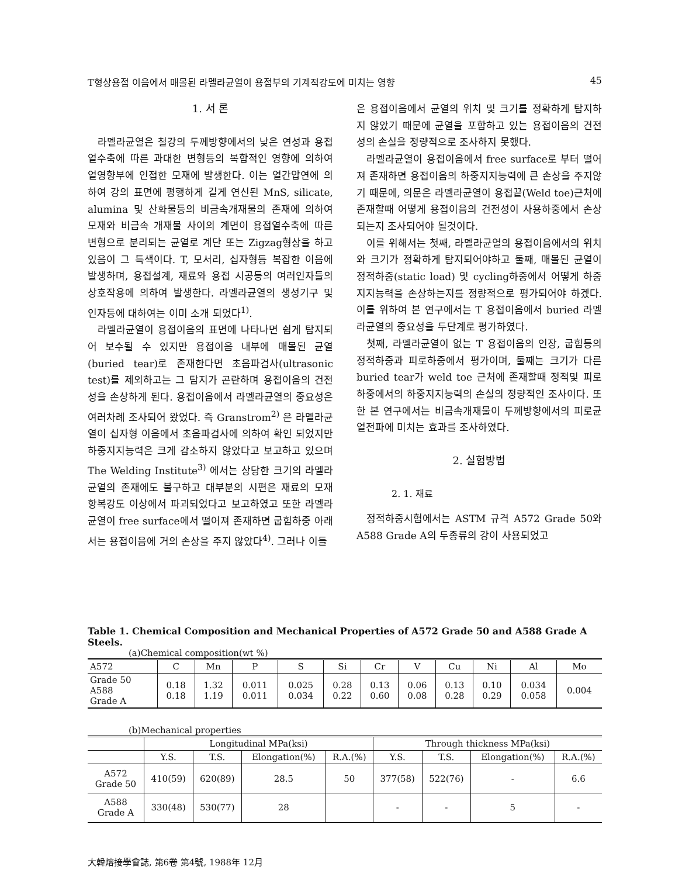T형상용접 이음에서 매몰된 라멜라균열이 용접부의 기계적강도에 미치는 영향 45
1. 서 론
라멜라균열은 철강의 두께방향에서의 낮은 연성과 용접열수축에 따른 과대한 변형등의 복합적인 영향에 의하여 열영향부에 인접한 모재에 발생한다. 이는 열간압연에 의하여 강의 표면에 평행하게 길게 연신된 MnS, silicate, alumina 및 산화물등의 비금속개재물의 존재에 의하여 모재와 비금속 개재물 사이의 계면이 용접열수축에 따른 변형으로 분리되는 균열로 계단 또는 Zigzag형상을 하고 있음이 그 특색이다. T, 모서리, 십자형등 복잡한 이음에 발생하며, 용접설계, 재료와 용접 시공등의 여러인자들의 상호작용에 의하여 발생한다. 라멜라균열의 생성기구 및 인자등에 대하여는 이미 소개 되었다<sup>1)</sup>.
라멜라균열이 용접이음의 표면에 나타나면 쉽게 탐지되어 보수될 수 있지만 용접이음 내부에 매몰된 균열(buried tear)로 존재한다면 초음파검사(ultrasonic test)를 제외하고는 그 탐지가 곤란하며 용접이음의 건전성을 손상하게 된다. 용접이음에서 라멜라균열의 중요성은 여러차례 조사되어 왔었다. 즉 Granstrom<sup>2)</sup> 은 라멜라균열이 십자형 이음에서 초음파검사에 의하여 확인 되었지만 하중지지능력은 크게 감소하지 않았다고 보고하고 있으며 The Welding Institute<sup>3)</sup> 에서는 상당한 크기의 라멜라 균열의 존재에도 불구하고 대부분의 시편은 재료의 모재 항복강도 이상에서 파괴되었다고 보고하였고 또한 라멜라균열이 free surface에서 떨어져 존재하면 굽힘하중 아래서는 용접이음에 거의 손상을 주지 않았다<sup>4)</sup>. 그러나 이들
은 용접이음에서 균열의 위치 및 크기를 정확하게 탐지하지 않았기 때문에 균열을 포함하고 있는 용접이음의 건전성의 손실을 정량적으로 조사하지 못했다.
라멜라균열이 용접이음에서 free surface로 부터 떨어져 존재하면 용접이음의 하중지지능력에 큰 손상을 주지않기 때문에, 의문은 라멜라균열이 용접끝(Weld toe)근처에 존재할때 어떻게 용접이음의 건전성이 사용하중에서 손상되는지 조사되어야 될것이다.
이를 위해서는 첫째, 라멜라균열의 용접이음에서의 위치와 크기가 정확하게 탐지되어야하고 둘째, 매몰된 균열이 정적하중(static load) 및 cycling하중에서 어떻게 하중지지능력을 손상하는지를 정량적으로 평가되어야 하겠다. 이를 위하여 본 연구에서는 T 용접이음에서 buried 라멜라균열의 중요성을 두단계로 평가하였다.
첫째, 라멜라균열이 없는 T 용접이음의 인장, 굽힘등의 정적하중과 피로하중에서 평가이며, 둘째는 크기가 다른 buried tear가 weld toe 근처에 존재할때 정적및 피로하중에서의 하중지지능력의 손실의 정량적인 조사이다. 또한 본 연구에서는 비금속개재물이 두께방향에서의 피로균열전파에 미치는 효과를 조사하였다.
2. 실험방법
2. 1. 재료
정적하중시험에서는 ASTM 규격 A572 Grade 50와 A588 Grade A의 두종류의 강이 사용되었고
Table 1. Chemical Composition and Mechanical Properties of A572 Grade 50 and A588 Grade A Steels.
(a)Chemical composition(wt %)
| A572 | C | Mn | P | S | Si | Cr | V | Cu | Ni | Al | Mo |
| --- | --- | --- | --- | --- | --- | --- | --- | --- | --- | --- | --- |
| Grade 50 A588 Grade A | 0.18 0.18 | 1.32 1.19 | 0.011 0.011 | 0.025 0.034 | 0.28 0.22 | 0.13 0.60 | 0.06 0.08 | 0.13 0.28 | 0.10 0.29 | 0.034 0.058 | 0.004 |
(b)Mechanical properties
| | Longitudinal MPa(ksi) | | | | Through thickness MPa(ksi) | | | |
| --- | --- | --- | --- | --- | --- | --- | --- | --- |
| | Y.S. | T.S. | Elongation(%) | R.A.(%) | Y.S. | T.S. | Elongation(%) | R.A.(%) |
| A572 Grade 50 | 410(59) | 620(89) | 28.5 | 50 | 377(58) | 522(76) | - | 6.6 |
| A588 Grade A | 330(48) | 530(77) | 28 | | - | - | 5 | - |
大韓熔接學會誌, 第6卷 第4號, 1988年 12月